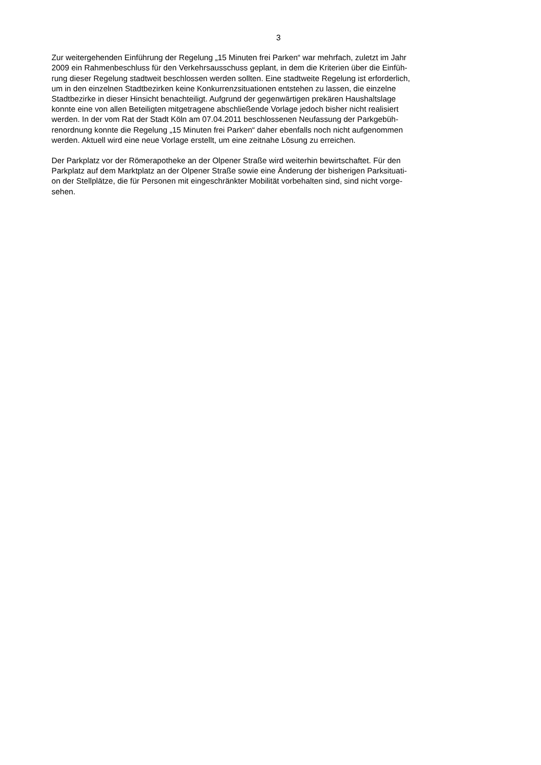3
Zur weitergehenden Einführung der Regelung „15 Minuten frei Parken“ war mehrfach, zuletzt im Jahr
2009 ein Rahmenbeschluss für den Verkehrsausschuss geplant, in dem die Kriterien über die Einfüh-
rung dieser Regelung stadtweit beschlossen werden sollten. Eine stadtweite Regelung ist erforderlich,
um in den einzelnen Stadtbezirken keine Konkurrenzsituationen entstehen zu lassen, die einzelne
Stadtbezirke in dieser Hinsicht benachteiligt. Aufgrund der gegenwärtigen prekären Haushaltslage
konnte eine von allen Beteiligten mitgetragene abschließende Vorlage jedoch bisher nicht realisiert
werden. In der vom Rat der Stadt Köln am 07.04.2011 beschlossenen Neufassung der Parkgebüh-
renordnung konnte die Regelung „15 Minuten frei Parken“ daher ebenfalls noch nicht aufgenommen
werden. Aktuell wird eine neue Vorlage erstellt, um eine zeitnahe Lösung zu erreichen.
Der Parkplatz vor der Römerapotheke an der Olpener Straße wird weiterhin bewirtschaftet. Für den
Parkplatz auf dem Marktplatz an der Olpener Straße sowie eine Änderung der bisherigen Parksituati-
on der Stellplätze, die für Personen mit eingeschränkter Mobilität vorbehalten sind, sind nicht vorge-
sehen.